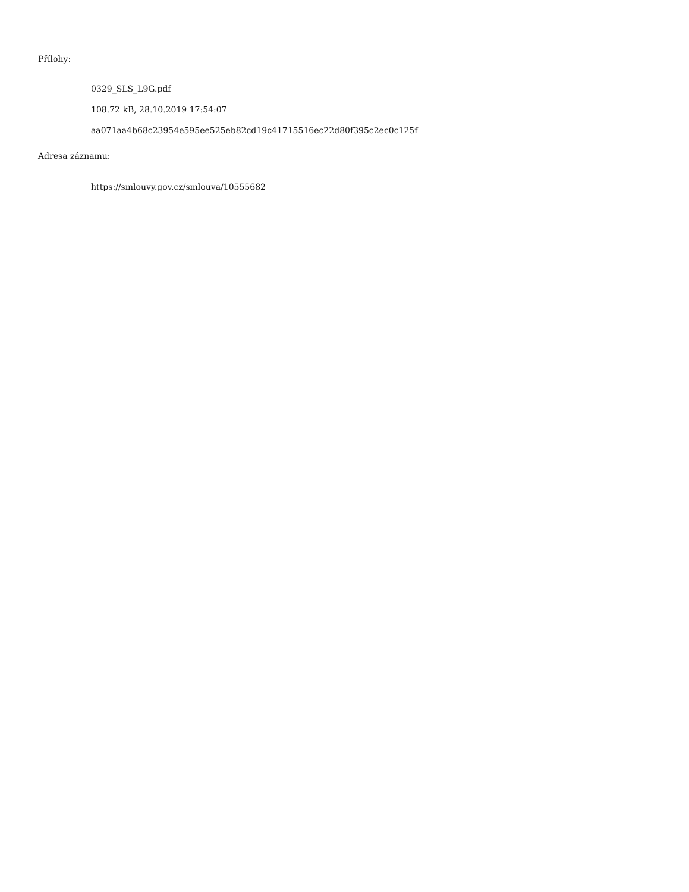Přílohy:
0329_SLS_L9G.pdf
108.72 kB, 28.10.2019 17:54:07
aa071aa4b68c23954e595ee525eb82cd19c41715516ec22d80f395c2ec0c125f
Adresa záznamu:
https://smlouvy.gov.cz/smlouva/10555682